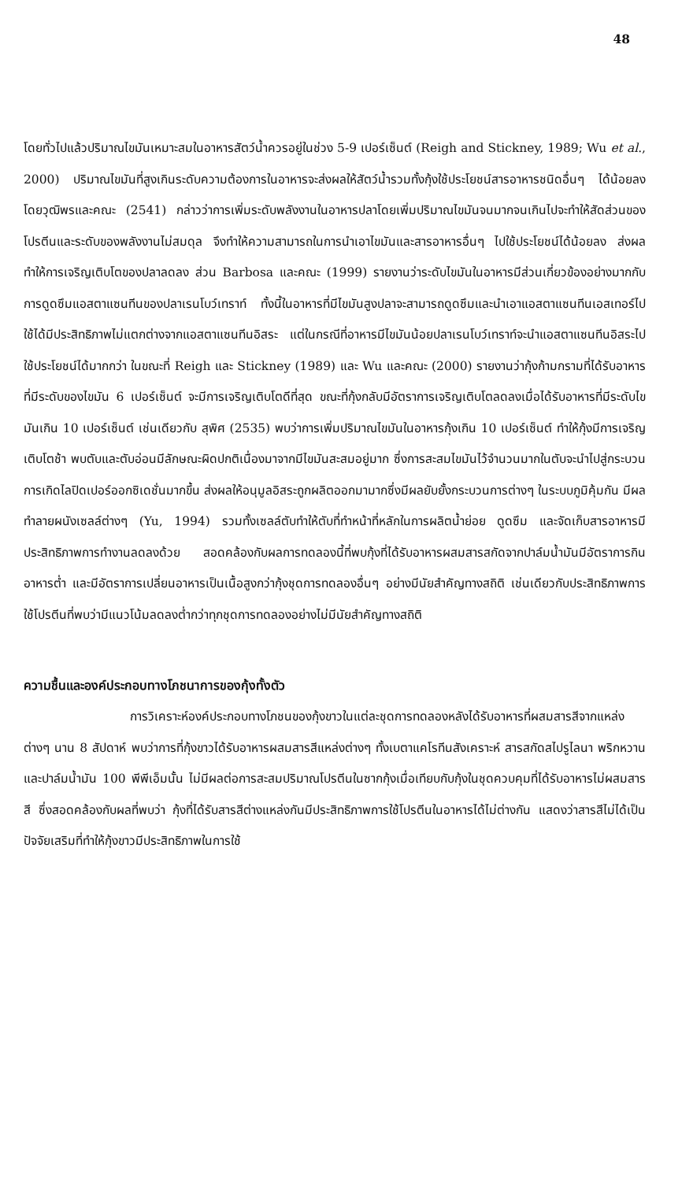48
โดยทั่วไปแล้วปริมาณไขมันเหมาะสมในอาหารสัตว์น้ำควรอยู่ในช่วง 5-9 เปอร์เซ็นต์ (Reigh and Stickney, 1989; Wu et al., 2000) ปริมาณไขมันที่สูงเกินระดับความต้องการในอาหารจะส่งผลให้สัตว์น้ำรวมทั้งกุ้งใช้ประโยชน์สารอาหารชนิดอื่นๆ ได้น้อยลง โดยวุฒิพรและคณะ (2541) กล่าวว่าการเพิ่มระดับพลังงานในอาหารปลาโดยเพิ่มปริมาณไขมันจนมากจนเกินไปจะทำให้สัดส่วนของโปรตีนและระดับของพลังงานไม่สมดุล จึงทำให้ความสามารถในการนำเอาไขมันและสารอาหารอื่นๆ ไปใช้ประโยชน์ได้น้อยลง ส่งผลทำให้การเจริญเติบโตของปลาลดลง ส่วน Barbosa และคณะ (1999) รายงานว่าระดับไขมันในอาหารมีส่วนเกี่ยวข้องอย่างมากกับการดูดซึมแอสตาแซนทีนของปลาเรนโบว์เทราท์ ทั้งนี้ในอาหารที่มีไขมันสูงปลาจะสามารถดูดซึมและนำเอาแอสตาแซนทีนเอสเทอร์ไปใช้ได้มีประสิทธิภาพไม่แตกต่างจากแอสตาแซนทีนอิสระ แต่ในกรณีที่อาหารมีไขมันน้อยปลาเรนโบว์เทราท์จะนำแอสตาแซนทีนอิสระไปใช้ประโยชน์ได้มากกว่า ในขณะที่ Reigh และ Stickney (1989) และ Wu และคณะ (2000) รายงานว่ากุ้งก้ามกรามที่ได้รับอาหารที่มีระดับของไขมัน 6 เปอร์เซ็นต์ จะมีการเจริญเติบโตดีที่สุด ขณะที่กุ้งกลับมีอัตราการเจริญเติบโตลดลงเมื่อได้รับอาหารที่มีระดับไขมันเกิน 10 เปอร์เซ็นต์ เช่นเดียวกับ สุพิศ (2535) พบว่าการเพิ่มปริมาณไขมันในอาหารกุ้งเกิน 10 เปอร์เซ็นต์ ทำให้กุ้งมีการเจริญเติบโตช้า พบตับและตับอ่อนมีลักษณะผิดปกติเนื่องมาจากมีไขมันสะสมอยู่มาก ซึ่งการสะสมไขมันไว้จำนวนมากในตับจะนำไปสู่กระบวนการเกิดไลปิดเปอร์ออกซิเดชั่นมากขึ้น ส่งผลให้อนุมูลอิสระถูกผลิตออกมามากซึ่งมีผลยับยั้งกระบวนการต่างๆ ในระบบภูมิคุ้มกัน มีผลทำลายผนังเซลล์ต่างๆ (Yu, 1994) รวมทั้งเซลล์ตับทำให้ตับที่ทำหน้าที่หลักในการผลิตน้ำย่อย ดูดซึม และจัดเก็บสารอาหารมีประสิทธิภาพการทำงานลดลงด้วย สอดคล้องกับผลการทดลองนี้ที่พบกุ้งที่ได้รับอาหารผสมสารสกัดจากปาล์มน้ำมันมีอัตราการกินอาหารต่ำ และมีอัตราการเปลี่ยนอาหารเป็นเนื้อสูงกว่ากุ้งชุดการทดลองอื่นๆ อย่างมีนัยสำคัญทางสถิติ เช่นเดียวกับประสิทธิภาพการใช้โปรตีนที่พบว่ามีแนวโน้มลดลงต่ำกว่าทุกชุดการทดลองอย่างไม่มีนัยสำคัญทางสถิติ
ความชื้นและองค์ประกอบทางโภชนาการของกุ้งทั้งตัว
การวิเคราะห์องค์ประกอบทางโภชนของกุ้งขาวในแต่ละชุดการทดลองหลังได้รับอาหารที่ผสมสารสีจากแหล่งต่างๆ นาน 8 สัปดาห์ พบว่าการที่กุ้งขาวได้รับอาหารผสมสารสีแหล่งต่างๆ ทั้งเบตาแคโรทีนสังเคราะห์ สารสกัดสไปรูไลนา พริกหวาน และปาล์มน้ำมัน 100 พีพีเอ็มนั้น ไม่มีผลต่อการสะสมปริมาณโปรตีนในซากกุ้งเมื่อเทียบกับกุ้งในชุดควบคุมที่ได้รับอาหารไม่ผสมสารสี ซึ่งสอดคล้องกับผลที่พบว่า กุ้งที่ได้รับสารสีต่างแหล่งกันมีประสิทธิภาพการใช้โปรตีนในอาหารได้ไม่ต่างกัน แสดงว่าสารสีไม่ได้เป็นปัจจัยเสริมที่ทำให้กุ้งขาวมีประสิทธิภาพในการใช้